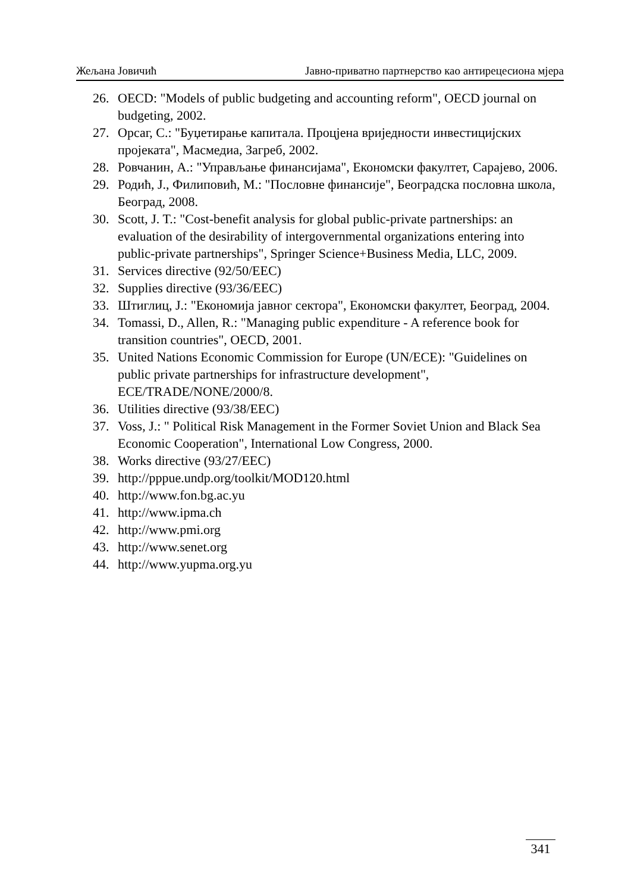Жељана Јовичић Јавно-приватно партнерство као антирецесиона мјера
26. OECD: "Models of public budgeting and accounting reform", OECD journal on budgeting, 2002.
27. Орсаг, С.: "Буџетирање капитала. Процјена вриједности инвестицијских пројеката", Масмедиа, Загреб, 2002.
28. Ровчанин, А.: "Управљање финансијама", Економски факултет, Сарајево, 2006.
29. Родић, Ј., Филиповић, М.: "Пословне финансије", Београдска пословна школа, Београд, 2008.
30. Scott, J. T.: "Cost-benefit analysis for global public-private partnerships: an evaluation of the desirability of intergovernmental organizations entering into public-private partnerships", Springer Science+Business Media, LLC, 2009.
31. Services directive (92/50/EEC)
32. Supplies directive (93/36/EEC)
33. Штиглиц, Ј.: "Економија јавног сектора", Економски факултет, Београд, 2004.
34. Tomassi, D., Allen, R.: "Managing public expenditure - A reference book for transition countries", OECD, 2001.
35. United Nations Economic Commission for Europe (UN/ECE): "Guidelines on public private partnerships for infrastructure development", ECE/TRADE/NONE/2000/8.
36. Utilities directive (93/38/EEC)
37. Voss, J.: " Political Risk Management in the Former Soviet Union and Black Sea Economic Cooperation", International Low Congress, 2000.
38. Works directive (93/27/EEC)
39. http://pppue.undp.org/toolkit/MOD120.html
40. http://www.fon.bg.ac.yu
41. http://www.ipma.ch
42. http://www.pmi.org
43. http://www.senet.org
44. http://www.yupma.org.yu
341